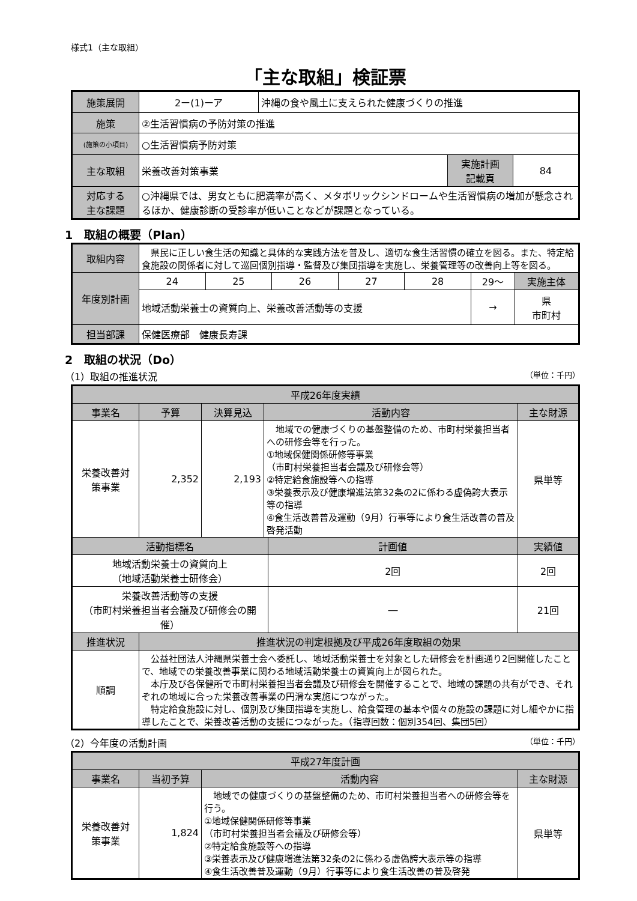様式1（主な取組）
「主な取組」検証票
| 施策展開 | 2ー(1)ーア | 沖縄の食や風土に支えられた健康づくりの推進 | | |
| 施策 | ②生活習慣病の予防対策の推進 | | | |
| (施策の小項目) | ○生活習慣病予防対策 | | | |
| 主な取組 | 栄養改善対策事業 | | 実施計画 記載頁 | 84 |
| 対応する 主な課題 | ○沖縄県では、男女ともに肥満率が高く、メタボリックシンドロームや生活習慣病の増加が懸念されるほか、健康診断の受診率が低いことなどが課題となっている。 | | | |
1　取組の概要（Plan）
| 取組内容 | 県民に正しい食生活の知識と具体的な実践方法を普及し、適切な食生活習慣の確立を図る。また、特定給食施設の関係者に対して巡回個別指導・監督及び集団指導を実施し、栄養管理等の改善向上等を図る。 | | | | | | |
| 年度別計画 | 24 | 25 | 26 | 27 | 28 | 29～ | 実施主体 |
| | 地域活動栄養士の資質向上、栄養改善活動等の支援 | | | | | → | 県 市町村 |
| 担当部課 | 保健医療部 健康長寿課 | | | | | | |
2　取組の状況（Do）
（1）取組の推進状況 （単位：千円）
| 平成26年度実績 | | | | | |
| --- | --- | --- | --- | --- | --- |
| 事業名 | 予算 | 決算見込 | 活動内容 | | 主な財源 |
| 栄養改善対 策事業 | 2,352 | 2,193 | 地域での健康づくりの基盤整備のため、市町村栄養担当者への研修会等を行った。 ①地域保健関係研修等事業 （市町村栄養担当者会議及び研修会等） ②特定給食施設等への指導 ③栄養表示及び健康増進法第32条の2に係わる虚偽誇大表示等の指導 ④食生活改善普及運動（9月）行事等により食生活改善の普及啓発活動 | | 県単等 |
| 活動指標名 | | | | 計画値 | 実績値 |
| 地域活動栄養士の資質向上 （地域活動栄養士研修会） | | | | 2回 | 2回 |
| 栄養改善活動等の支援 （市町村栄養担当者会議及び研修会の開催） | | | | ― | 21回 |
| 推進状況 | 推進状況の判定根拠及び平成26年度取組の効果 | | | | |
| 順調 | 公益社団法人沖縄県栄養士会へ委託し、地域活動栄養士を対象とした研修会を計画通り2回開催したことで、地域での栄養改善事業に関わる地域活動栄養士の資質向上が図られた。 本庁及び各保健所で市町村栄養担当者会議及び研修会を開催することで、地域の課題の共有ができ、それぞれの地域に合った栄養改善事業の円滑な実施につながった。 特定給食施設に対し、個別及び集団指導を実施し、給食管理の基本や個々の施設の課題に対し細やかに指導したことで、栄養改善活動の支援につながった。（指導回数：個別354回、集団5回） | | | | |
（2）今年度の活動計画 （単位：千円）
| 平成27年度計画 | | | |
| --- | --- | --- | --- |
| 事業名 | 当初予算 | 活動内容 | 主な財源 |
| 栄養改善対 策事業 | 1,824 | 地域での健康づくりの基盤整備のため、市町村栄養担当者への研修会等を行う。 ①地域保健関係研修等事業 （市町村栄養担当者会議及び研修会等） ②特定給食施設等への指導 ③栄養表示及び健康増進法第32条の2に係わる虚偽誇大表示等の指導 ④食生活改善普及運動（9月）行事等により食生活改善の普及啓発 | 県単等 |